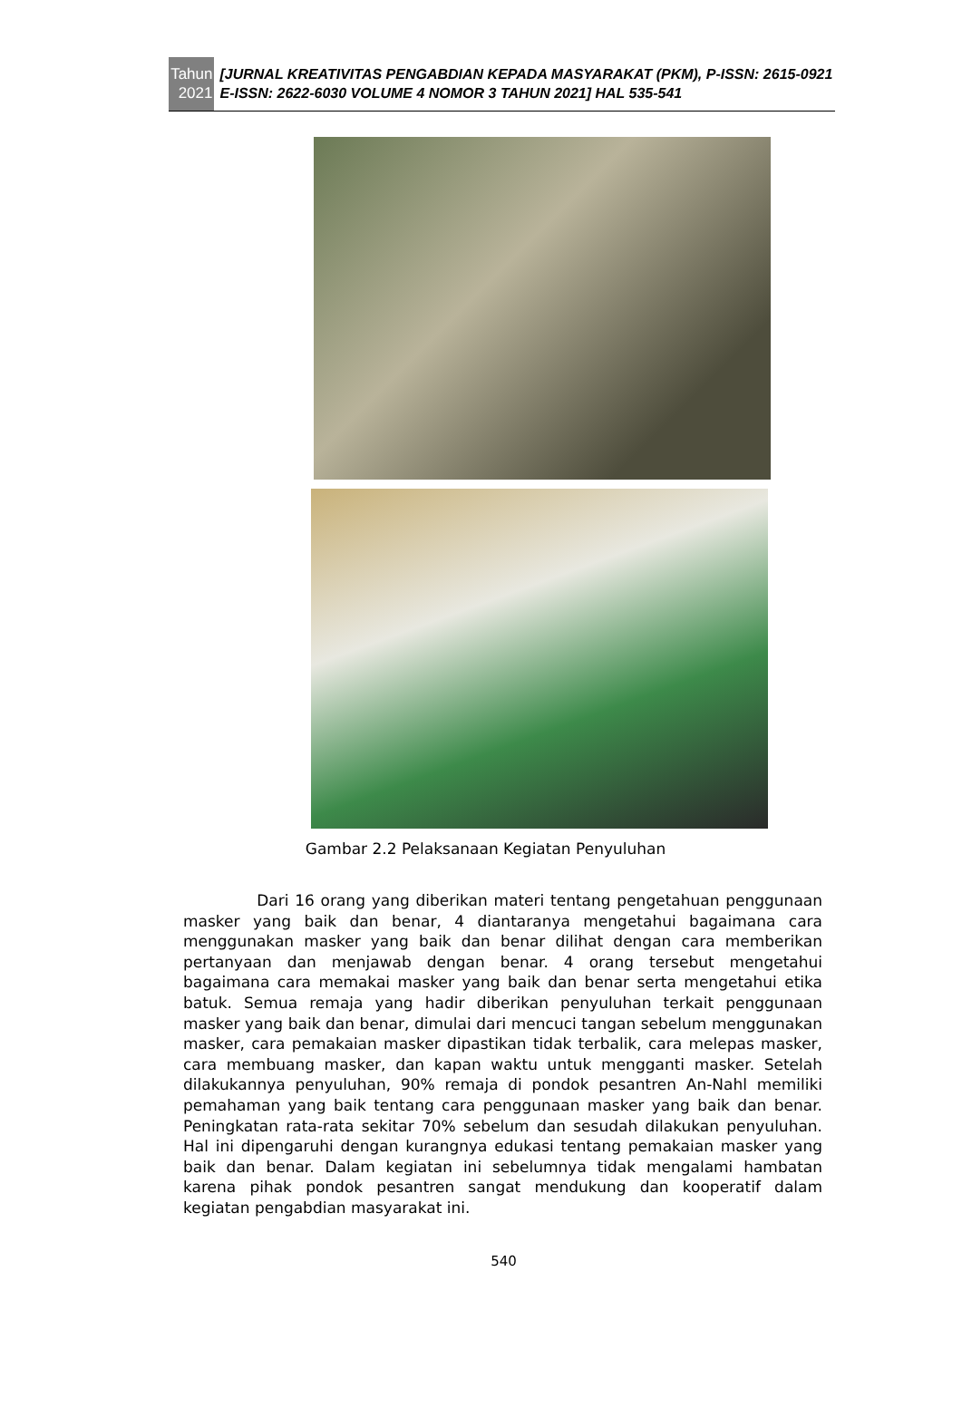Tahun
2021
[JURNAL KREATIVITAS PENGABDIAN KEPADA MASYARAKAT (PKM), P-ISSN: 2615-0921 E-ISSN: 2622-6030 VOLUME 4 NOMOR 3 TAHUN 2021] HAL 535-541
Gambar 2.2 Pelaksanaan Kegiatan Penyuluhan
Dari 16 orang yang diberikan materi tentang pengetahuan penggunaan masker yang baik dan benar, 4 diantaranya mengetahui bagaimana cara menggunakan masker yang baik dan benar dilihat dengan cara memberikan pertanyaan dan menjawab dengan benar. 4 orang tersebut mengetahui bagaimana cara memakai masker yang baik dan benar serta mengetahui etika batuk. Semua remaja yang hadir diberikan penyuluhan terkait penggunaan masker yang baik dan benar, dimulai dari mencuci tangan sebelum menggunakan masker, cara pemakaian masker dipastikan tidak terbalik, cara melepas masker, cara membuang masker, dan kapan waktu untuk mengganti masker. Setelah dilakukannya penyuluhan, 90% remaja di pondok pesantren An-Nahl memiliki pemahaman yang baik tentang cara penggunaan masker yang baik dan benar. Peningkatan rata-rata sekitar 70% sebelum dan sesudah dilakukan penyuluhan. Hal ini dipengaruhi dengan kurangnya edukasi tentang pemakaian masker yang baik dan benar. Dalam kegiatan ini sebelumnya tidak mengalami hambatan karena pihak pondok pesantren sangat mendukung dan kooperatif dalam kegiatan pengabdian masyarakat ini.
540